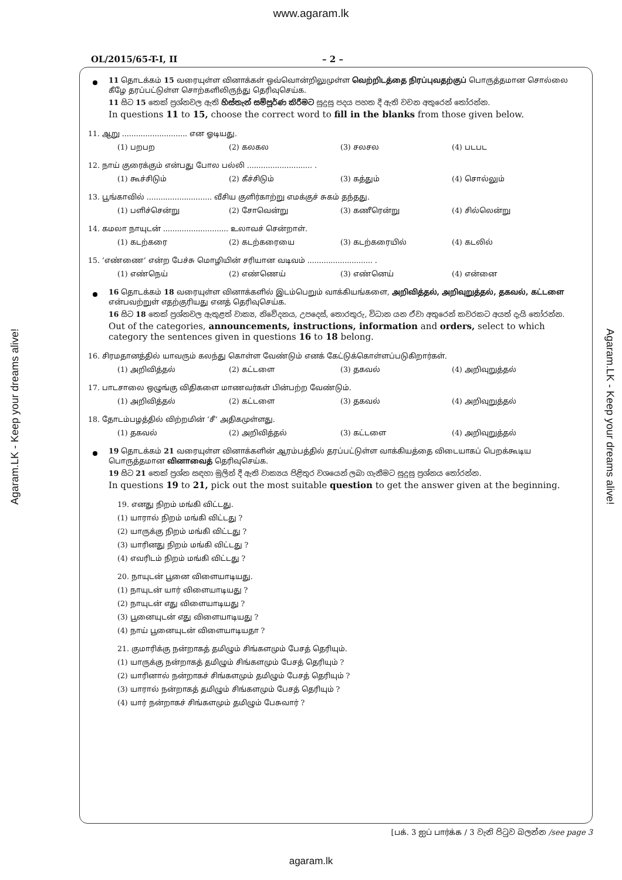www.agaram.lk
OL/2015/65-T-I, II – 2 –
Agaram.LK - Keep your dreams alive!
Agaram.LK - Keep your dreams alive!
11 தொடக்கம் 15 வரையுள்ள வினாக்கள் ஒவ்வொன்றிலுமுள்ள வெற்றிடத்தை நிரப்புவதற்குப் பொருத்தமான சொல்லை கீழே தரப்பட்டுள்ள சொற்களிலிருந்து தெரிவுசெய்க.
11 සිට 15 තෙක් ප්‍රශ්නවල ඇති හිස්තැන් සම්පූර්ණ කිරීමට සුදුසු පදය පහත දී ඇති වචන අතුරෙන් තෝරන්න.
In questions 11 to 15, choose the correct word to fill in the blanks from those given below.
11. ஆறு ............................ என ஓடியது.
(1) பறபற (2) கலகல (3) சலசல (4) படபட
12. நாய் குரைக்கும் என்பது போல பல்லி ............................ .
(1) கூச்சிடும் (2) கீச்சிடும் (3) கத்தும் (4) சொல்லும்
13. பூங்காவில் ............................ வீசிய குளிர்காற்று எமக்குச் சுகம் தந்தது.
(1) பளிச்சென்று (2) சோவென்று (3) கணீரென்று (4) சில்லென்று
14. கமலா நாயுடன் ............................ உலாவச் சென்றாள்.
(1) கடற்கரை (2) கடற்கரையை (3) கடற்கரையில் (4) கடலில்
15. ‘எண்ணை’ என்ற பேச்சு மொழியின் சரியான வடிவம் ............................ .
(1) எண்நெய் (2) எண்ணெய் (3) எண்னெய் (4) என்னை
16 தொடக்கம் 18 வரையுள்ள வினாக்களில் இடம்பெறும் வாக்கியங்களை, அறிவித்தல், அறிவுறுத்தல், தகவல், கட்டளை என்பவற்றுள் எதற்குரியது எனத் தெரிவுசெய்க.
16 සිට 18 තෙක් ප්‍රශ්නවල ඇතුළත් වාක්‍ය, නිවේදනය, උපදෙස්, තොරතුරු, විධාන යන ඒවා අතුරෙන් කවරකට අයත් දැයි තෝරන්න.
Out of the categories, announcements, instructions, information and orders, select to which category the sentences given in questions 16 to 18 belong.
16. சிரமதானத்தில் யாவரும் கலந்து கொள்ள வேண்டும் எனக் கேட்டுக்கொள்ளப்படுகிறார்கள்.
(1) அறிவித்தல் (2) கட்டளை (3) தகவல் (4) அறிவுறுத்தல்
17. பாடசாலை ஒழுங்கு விதிகளை மாணவர்கள் பின்பற்ற வேண்டும்.
(1) அறிவித்தல் (2) கட்டளை (3) தகவல் (4) அறிவுறுத்தல்
18. தோடம்பழத்தில் விற்றமின் ‘சீ’ அதிகமுள்ளது.
(1) தகவல் (2) அறிவித்தல் (3) கட்டளை (4) அறிவுறுத்தல்
19 தொடக்கம் 21 வரையுள்ள வினாக்களின் ஆரம்பத்தில் தரப்பட்டுள்ள வாக்கியத்தை விடையாகப் பெறக்கூடிய பொருத்தமான வினாவைத் தெரிவுசெய்க.
19 සිට 21 තෙක් ප්‍රශ්න සඳහා මුලින් දී ඇති වාක්‍යය පිළිතුර වශයෙන් ලබා ගැනීමට සුදුසු ප්‍රශ්නය තෝරන්න.
In questions 19 to 21, pick out the most suitable question to get the answer given at the beginning.
19. எனது நிறம் மங்கி விட்டது.
(1) யாரால் நிறம் மங்கி விட்டது ?
(2) யாருக்கு நிறம் மங்கி விட்டது ?
(3) யாரினது நிறம் மங்கி விட்டது ?
(4) எவரிடம் நிறம் மங்கி விட்டது ?
20. நாயுடன் பூனை விளையாடியது.
(1) நாயுடன் யார் விளையாடியது ?
(2) நாயுடன் எது விளையாடியது ?
(3) பூனையுடன் எது விளையாடியது ?
(4) நாய் பூனையுடன் விளையாடியதா ?
21. குமாரிக்கு நன்றாகத் தமிழும் சிங்களமும் பேசத் தெரியும்.
(1) யாருக்கு நன்றாகத் தமிழும் சிங்களமும் பேசத் தெரியும் ?
(2) யாரினால் நன்றாகச் சிங்களமும் தமிழும் பேசத் தெரியும் ?
(3) யாரால் நன்றாகத் தமிழும் சிங்களமும் பேசத் தெரியும் ?
(4) யார் நன்றாகச் சிங்களமும் தமிழும் பேசுவார் ?
[பக். 3 ஐப் பார்க்க / 3 වැනි පිටුව බලන්න /see page 3
agaram.lk